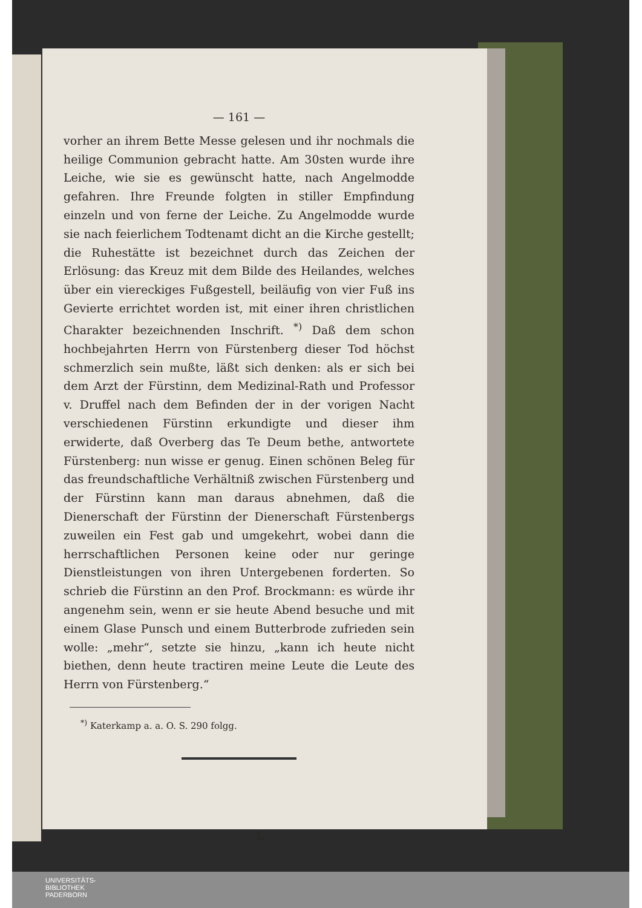— 161 —
vorher an ihrem Bette Messe gelesen und ihr nochmals die heilige Communion gebracht hatte. Am 30sten wurde ihre Leiche, wie sie es gewünscht hatte, nach Angelmodde gefahren. Ihre Freunde folgten in stiller Empfindung einzeln und von ferne der Leiche. Zu Angelmodde wurde sie nach feierlichem Todtenamt dicht an die Kirche gestellt; die Ruhestätte ist bezeichnet durch das Zeichen der Erlösung: das Kreuz mit dem Bilde des Heilandes, welches über ein viereckiges Fußgestell, beiläufig von vier Fuß ins Gevierte errichtet worden ist, mit einer ihren christlichen Charakter bezeichnenden Inschrift. <sup>*)</sup> Daß dem schon hochbejahrten Herrn von Fürstenberg dieser Tod höchst schmerzlich sein mußte, läßt sich denken: als er sich bei dem Arzt der Fürstinn, dem Medizinal-Rath und Professor v. Druffel nach dem Befinden der in der vorigen Nacht verschiedenen Fürstinn erkundigte und dieser ihm erwiderte, daß Overberg das Te Deum bethe, antwortete Fürstenberg: nun wisse er genug. Einen schönen Beleg für das freundschaftliche Verhältniß zwischen Fürstenberg und der Fürstinn kann man daraus abnehmen, daß die Dienerschaft der Fürstinn der Dienerschaft Fürstenbergs zuweilen ein Fest gab und umgekehrt, wobei dann die herrschaftlichen Personen keine oder nur geringe Dienstleistungen von ihren Untergebenen forderten. So schrieb die Fürstinn an den Prof. Brockmann: es würde ihr angenehm sein, wenn er sie heute Abend besuche und mit einem Glase Punsch und einem Butterbrode zufrieden sein wolle: „mehr“, setzte sie hinzu, „kann ich heute nicht biethen, denn heute tractiren meine Leute die Leute des Herrn von Fürstenberg.“
<sup>*)</sup> Katerkamp a. a. O. S. 290 folgg.
L
UNIVERSITÄTS-
BIBLIOTHEK
PADERBORN